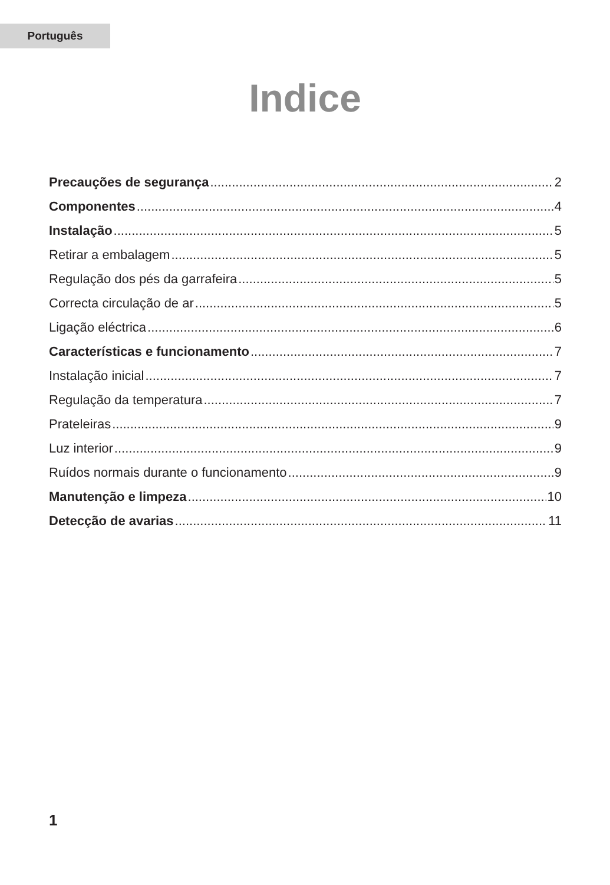Português
Indice
Precauções de segurança 2
Componentes 4
Instalação 5
Retirar a embalagem 5
Regulação dos pés da garrafeira 5
Correcta circulação de ar 5
Ligação eléctrica 6
Características e funcionamento 7
Instalação inicial 7
Regulação da temperatura 7
Prateleiras 9
Luz interior 9
Ruídos normais durante o funcionamento 9
Manutenção e limpeza 10
Detecção de avarias 11
1